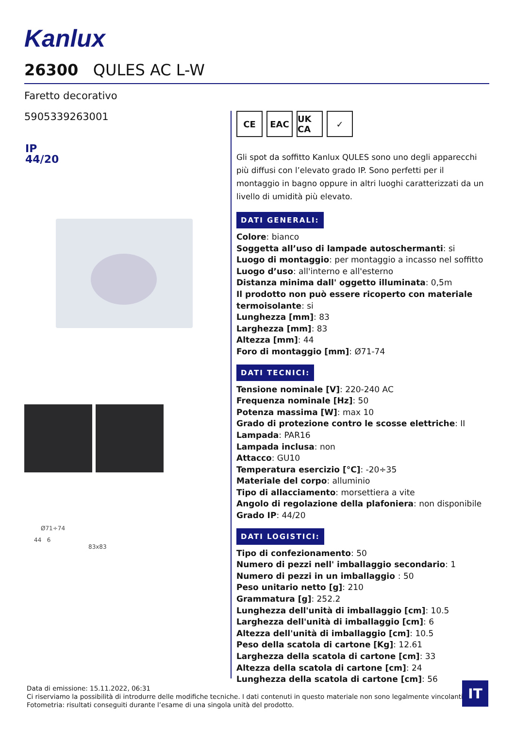Kanlux
26300 QULES AC L-W
Faretto decorativo
5905339263001
IP
44/20
Ø71÷74
44 6
83x83
CE EAC UK CA
✓
Gli spot da soffitto Kanlux QULES sono uno degli apparecchi più diffusi con l’elevato grado IP. Sono perfetti per il montaggio in bagno oppure in altri luoghi caratterizzati da un livello di umidità più elevato.
DATI GENERALI:
Colore: bianco
Soggetta all’uso di lampade autoschermanti: si
Luogo di montaggio: per montaggio a incasso nel soffitto
Luogo d’uso: all'interno e all'esterno
Distanza minima dall' oggetto illuminata: 0,5m
Il prodotto non può essere ricoperto con materiale termoisolante: si
Lunghezza [mm]: 83
Larghezza [mm]: 83
Altezza [mm]: 44
Foro di montaggio [mm]: Ø71-74
DATI TECNICI:
Tensione nominale [V]: 220-240 AC
Frequenza nominale [Hz]: 50
Potenza massima [W]: max 10
Grado di protezione contro le scosse elettriche: II
Lampada: PAR16
Lampada inclusa: non
Attacco: GU10
Temperatura esercizio [°C]: -20÷35
Materiale del corpo: alluminio
Tipo di allacciamento: morsettiera a vite
Angolo di regolazione della plafoniera: non disponibile
Grado IP: 44/20
DATI LOGISTICI:
Tipo di confezionamento: 50
Numero di pezzi nell' imballaggio secondario: 1
Numero di pezzi in un imballaggio : 50
Peso unitario netto [g]: 210
Grammatura [g]: 252.2
Lunghezza dell'unità di imballaggio [cm]: 10.5
Larghezza dell'unità di imballaggio [cm]: 6
Altezza dell'unità di imballaggio [cm]: 10.5
Peso della scatola di cartone [Kg]: 12.61
Larghezza della scatola di cartone [cm]: 33
Altezza della scatola di cartone [cm]: 24
Lunghezza della scatola di cartone [cm]: 56
Data di emissione: 15.11.2022, 06:31
Ci riserviamo la possibilità di introdurre delle modifiche tecniche. I dati contenuti in questo materiale non sono legalmente vincolanti.
Fotometria: risultati conseguiti durante l’esame di una singola unità del prodotto.
IT